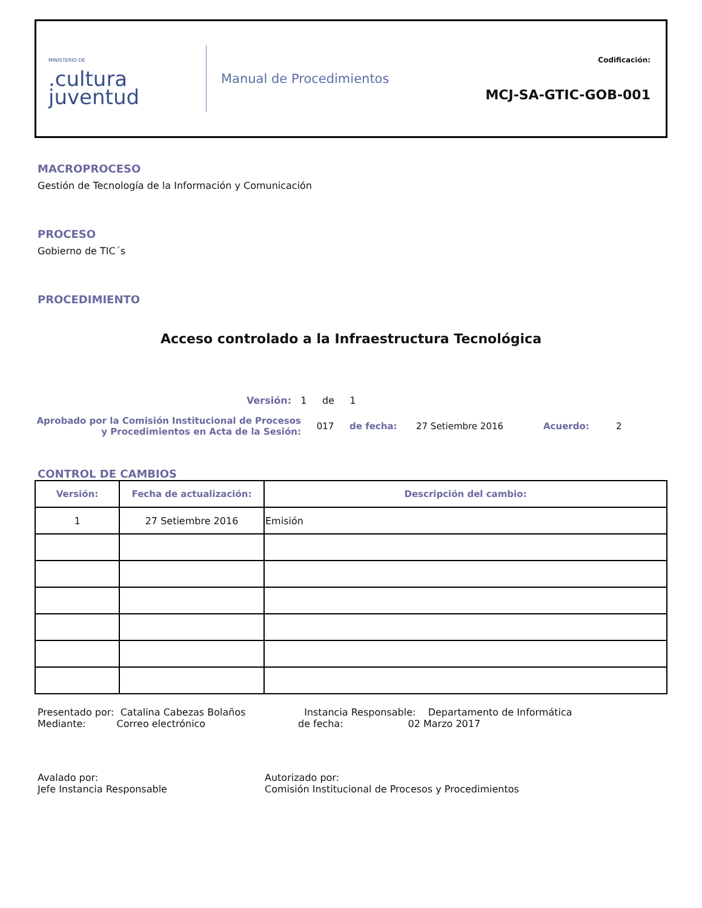MINISTERIO DE.cultura
juventud
Manual de Procedimientos
Codificación:
MCJ-SA-GTIC-GOB-001
MACROPROCESO
Gestión de Tecnología de la Información y Comunicación
PROCESO
Gobierno de TIC´s
PROCEDIMIENTO
Acceso controlado a la Infraestructura Tecnológica
Versión: 1 de 1
Aprobado por la Comisión Institucional de Procesos y Procedimientos en Acta de la Sesión:
017 de fecha: 27 Setiembre 2016 Acuerdo: 2
CONTROL DE CAMBIOS
| Versión: | Fecha de actualización: | Descripción del cambio: |
| --- | --- | --- |
| 1 | 27 Setiembre 2016 | Emisión |
Presentado por: Catalina Cabezas Bolaños
Mediante: Correo electrónico
Instancia Responsable: Departamento de Informática
de fecha: 02 Marzo 2017
Avalado por:
Jefe Instancia Responsable
Autorizado por:
Comisión Institucional de Procesos y Procedimientos